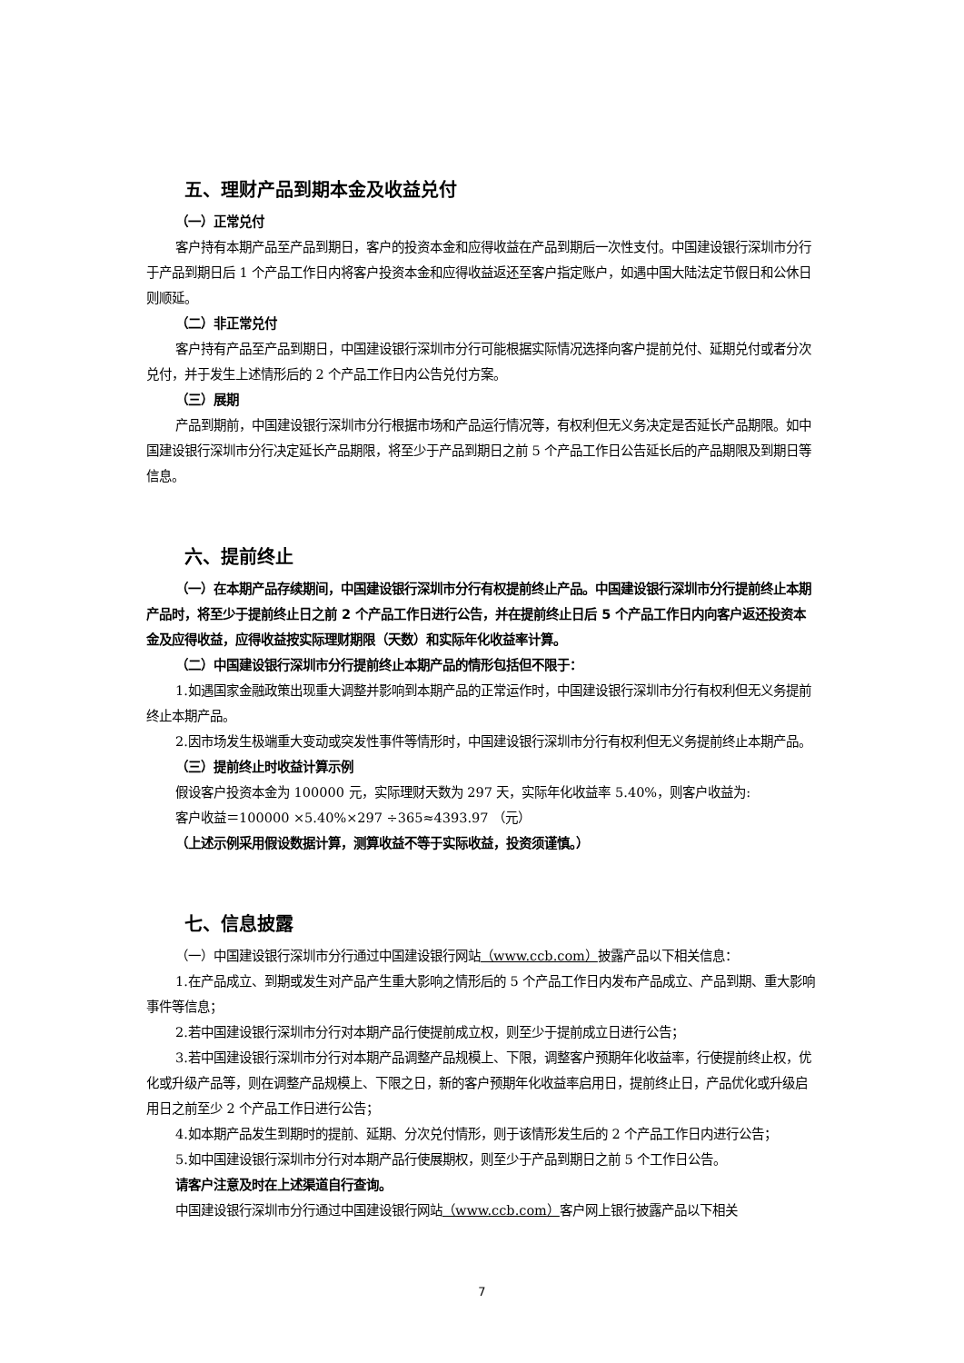五、理财产品到期本金及收益兑付
（一）正常兑付
客户持有本期产品至产品到期日，客户的投资本金和应得收益在产品到期后一次性支付。中国建设银行深圳市分行于产品到期日后 1 个产品工作日内将客户投资本金和应得收益返还至客户指定账户，如遇中国大陆法定节假日和公休日则顺延。
（二）非正常兑付
客户持有产品至产品到期日，中国建设银行深圳市分行可能根据实际情况选择向客户提前兑付、延期兑付或者分次兑付，并于发生上述情形后的 2 个产品工作日内公告兑付方案。
（三）展期
产品到期前，中国建设银行深圳市分行根据市场和产品运行情况等，有权利但无义务决定是否延长产品期限。如中国建设银行深圳市分行决定延长产品期限，将至少于产品到期日之前 5 个产品工作日公告延长后的产品期限及到期日等信息。
六、提前终止
（一）在本期产品存续期间，中国建设银行深圳市分行有权提前终止产品。中国建设银行深圳市分行提前终止本期产品时，将至少于提前终止日之前 2 个产品工作日进行公告，并在提前终止日后 5 个产品工作日内向客户返还投资本金及应得收益，应得收益按实际理财期限（天数）和实际年化收益率计算。
（二）中国建设银行深圳市分行提前终止本期产品的情形包括但不限于：
1.如遇国家金融政策出现重大调整并影响到本期产品的正常运作时，中国建设银行深圳市分行有权利但无义务提前终止本期产品。
2.因市场发生极端重大变动或突发性事件等情形时，中国建设银行深圳市分行有权利但无义务提前终止本期产品。
（三）提前终止时收益计算示例
假设客户投资本金为 100000 元，实际理财天数为 297 天，实际年化收益率 5.40%，则客户收益为:
客户收益＝100000 ×5.40%×297 ÷365≈4393.97 （元）
（上述示例采用假设数据计算，测算收益不等于实际收益，投资须谨慎。）
七、信息披露
（一）中国建设银行深圳市分行通过中国建设银行网站（www.ccb.com）披露产品以下相关信息：
1.在产品成立、到期或发生对产品产生重大影响之情形后的 5 个产品工作日内发布产品成立、产品到期、重大影响事件等信息；
2.若中国建设银行深圳市分行对本期产品行使提前成立权，则至少于提前成立日进行公告；
3.若中国建设银行深圳市分行对本期产品调整产品规模上、下限，调整客户预期年化收益率，行使提前终止权，优化或升级产品等，则在调整产品规模上、下限之日，新的客户预期年化收益率启用日，提前终止日，产品优化或升级启用日之前至少 2 个产品工作日进行公告；
4.如本期产品发生到期时的提前、延期、分次兑付情形，则于该情形发生后的 2 个产品工作日内进行公告；
5.如中国建设银行深圳市分行对本期产品行使展期权，则至少于产品到期日之前 5 个工作日公告。
请客户注意及时在上述渠道自行查询。
中国建设银行深圳市分行通过中国建设银行网站（www.ccb.com）客户网上银行披露产品以下相关
7